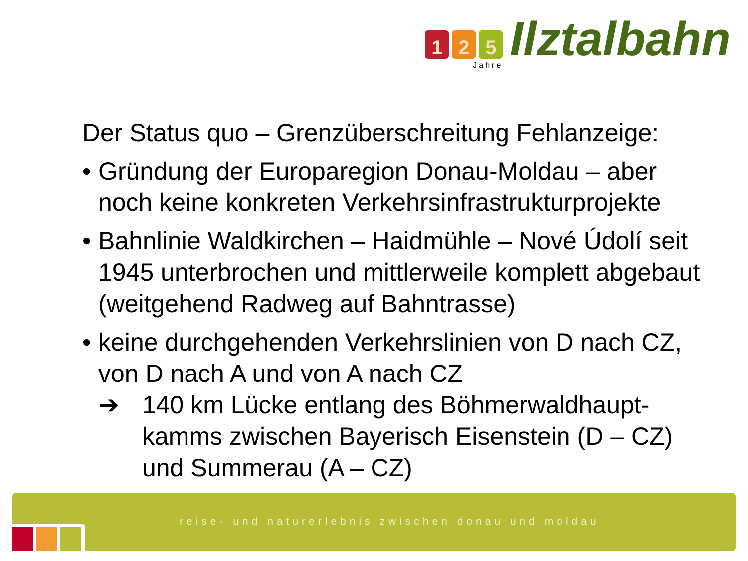1 2 5
Jahre
Ilztalbahn
Der Status quo – Grenzüberschreitung Fehlanzeige:
• Gründung der Europaregion Donau-Moldau – aber noch keine konkreten Verkehrsinfrastrukturprojekte
• Bahnlinie Waldkirchen – Haidmühle – Nové Údolí seit 1945 unterbrochen und mittlerweile komplett abgebaut (weitgehend Radweg auf Bahntrasse)
• keine durchgehenden Verkehrslinien von D nach CZ, von D nach A und von A nach CZ
➔ 140 km Lücke entlang des Böhmerwaldhaupt-kamms zwischen Bayerisch Eisenstein (D – CZ) und Summerau (A – CZ)
reise- und naturerlebnis zwischen donau und moldau